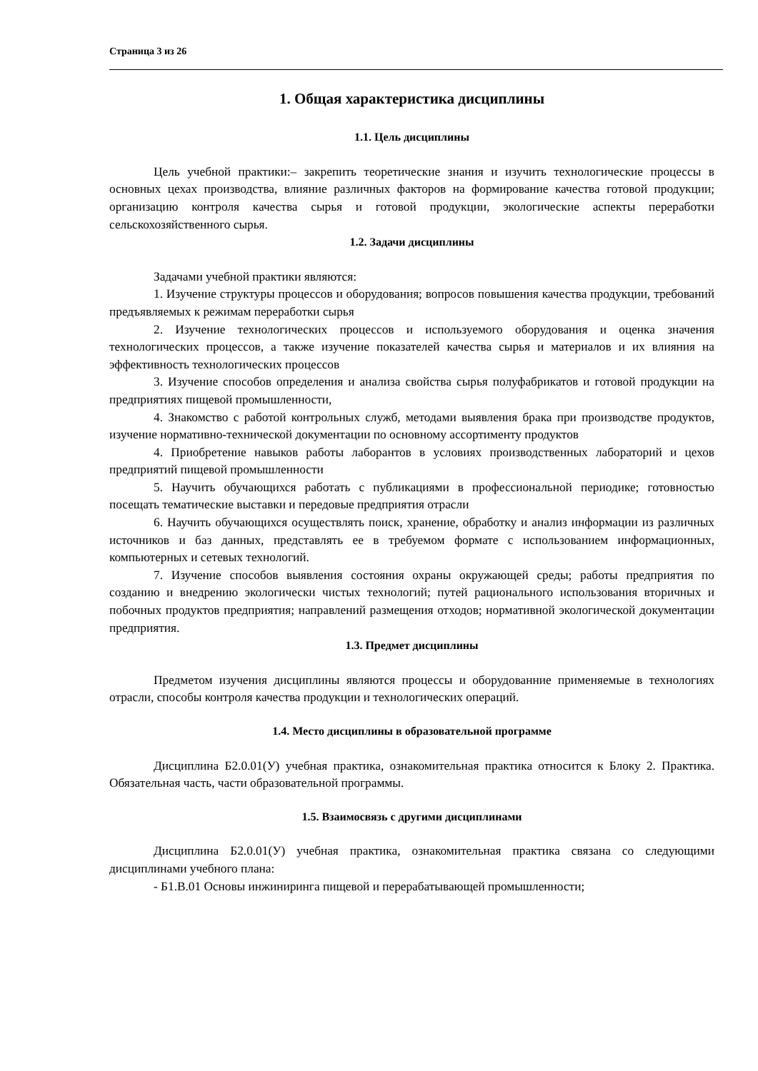Страница 3 из 26
1. Общая характеристика дисциплины
1.1. Цель дисциплины
Цель учебной практики:– закрепить теоретические знания и изучить технологические процессы в основных цехах производства, влияние различных факторов на формирование качества готовой продукции; организацию контроля качества сырья и готовой продукции, экологические аспекты переработки сельскохозяйственного сырья.
1.2. Задачи дисциплины
Задачами учебной практики являются:
1. Изучение структуры процессов и оборудования; вопросов повышения качества продукции, требований предъявляемых к режимам переработки сырья
2. Изучение технологических процессов и используемого оборудования и оценка значения технологических процессов, а также изучение показателей качества сырья и материалов и их влияния на эффективность технологических процессов
3. Изучение способов определения и анализа свойства сырья полуфабрикатов и готовой продукции на предприятиях пищевой промышленности,
4. Знакомство с работой контрольных служб, методами выявления брака при производстве продуктов, изучение нормативно-технической документации по основному ассортименту продуктов
4. Приобретение навыков работы лаборантов в условиях производственных лабораторий и цехов предприятий пищевой промышленности
5. Научить обучающихся работать с публикациями в профессиональной периодике; готовностью посещать тематические выставки и передовые предприятия отрасли
6. Научить обучающихся осуществлять поиск, хранение, обработку и анализ информации из различных источников и баз данных, представлять ее в требуемом формате с использованием информационных, компьютерных и сетевых технологий.
7. Изучение способов выявления состояния охраны окружающей среды; работы предприятия по созданию и внедрению экологически чистых технологий; путей рационального использования вторичных и побочных продуктов предприятия; направлений размещения отходов; нормативной экологической документации предприятия.
1.3. Предмет дисциплины
Предметом изучения дисциплины являются процессы и оборудованние применяемые в технологиях отрасли, способы контроля качества продукции и технологических операций.
1.4. Место дисциплины в образовательной программе
Дисциплина Б2.0.01(У) учебная практика, ознакомительная практика относится к Блоку 2. Практика. Обязательная часть, части образовательной программы.
1.5. Взаимосвязь с другими дисциплинами
Дисциплина Б2.0.01(У) учебная практика, ознакомительная практика связана со следующими дисциплинами учебного плана:
- Б1.В.01 Основы инжиниринга пищевой и перерабатывающей промышленности;